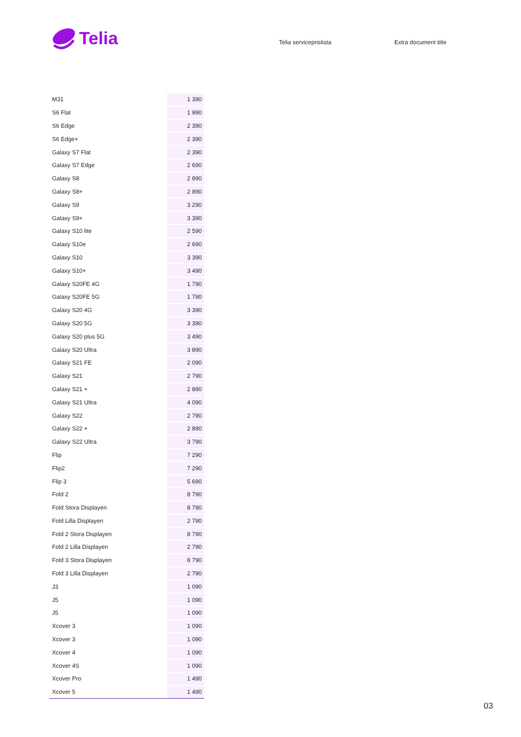Telia
Telia serviceprislista Extra document title
| M31 | 1 390 |
| S6 Flat | 1 990 |
| S6 Edge | 2 390 |
| S6 Edge+ | 2 390 |
| Galaxy S7 Flat | 2 390 |
| Galaxy S7 Edge | 2 690 |
| Galaxy S8 | 2 890 |
| Galaxy S8+ | 2 890 |
| Galaxy S9 | 3 290 |
| Galaxy S9+ | 3 390 |
| Galaxy S10 lite | 2 590 |
| Galaxy S10e | 2 690 |
| Galaxy S10 | 3 390 |
| Galaxy S10+ | 3 490 |
| Galaxy S20FE 4G | 1 790 |
| Galaxy S20FE 5G | 1 790 |
| Galaxy S20 4G | 3 390 |
| Galaxy S20 5G | 3 390 |
| Galaxy S20 plus 5G | 3 490 |
| Galaxy S20 Ultra | 3 890 |
| Galaxy S21 FE | 2 090 |
| Galaxy S21 | 2 790 |
| Galaxy S21 + | 2 890 |
| Galaxy S21 Ultra | 4 090 |
| Galaxy S22 | 2 790 |
| Galaxy S22 + | 2 890 |
| Galaxy S22 Ultra | 3 790 |
| Flip | 7 290 |
| Flip2 | 7 290 |
| Flip 3 | 5 690 |
| Fold 2 | 8 790 |
| Fold Stora Displayen | 8 790 |
| Fold Lilla Displayen | 2 790 |
| Fold 2 Stora Displayen | 8 790 |
| Fold 2 Lilla Displayen | 2 790 |
| Fold 3 Stora Displayen | 8 790 |
| Fold 3 Lilla Displayen | 2 790 |
| J3 | 1 090 |
| J5 | 1 090 |
| J5 | 1 090 |
| Xcover 3 | 1 090 |
| Xcover 3 | 1 090 |
| Xcover 4 | 1 090 |
| Xcover 4S | 1 090 |
| Xcover Pro | 1 490 |
| Xcover 5 | 1 490 |
03